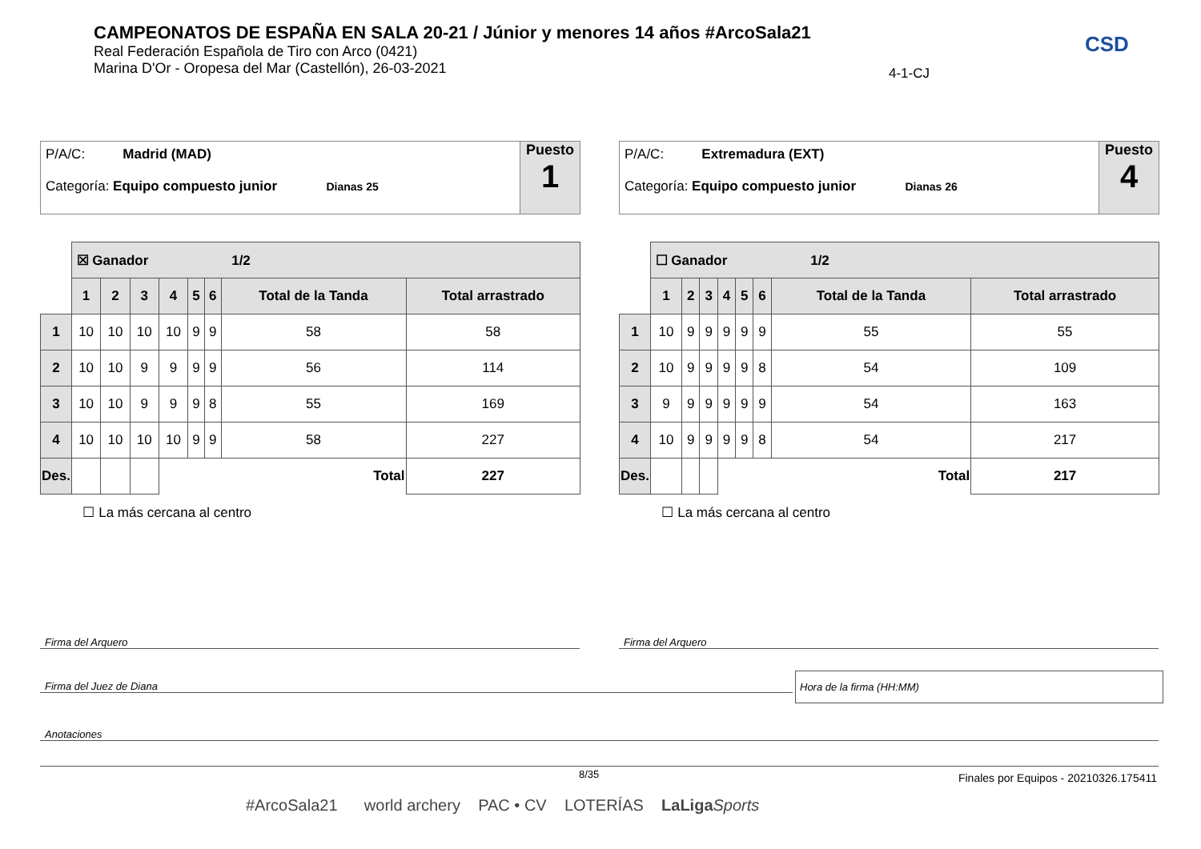CAMPEONATOS DE ESPAÑA EN SALA 20-21 / Júnior y menores 14 años #ArcoSala21
Real Federación Española de Tiro con Arco (0421)
Marina D'Or - Oropesa del Mar (Castellón), 26-03-2021
4-1-CJ
CSD
P/A/C: Madrid (MAD)
Categoría: Equipo compuesto junior Dianas 25
Puesto
1
| | ☒ Ganador 1/2 | | | | | | | |
| | 1 | 2 | 3 | 4 | 5 | 6 | Total de la Tanda | Total arrastrado |
| 1 | 10 | 10 | 10 | 10 | 9 | 9 | 58 | 58 |
| 2 | 10 | 10 | 9 | 9 | 9 | 9 | 56 | 114 |
| 3 | 10 | 10 | 9 | 9 | 9 | 8 | 55 | 169 |
| 4 | 10 | 10 | 10 | 10 | 9 | 9 | 58 | 227 |
| Des. | | | | Total | | | | 227 |
| ☐ La más cercana al centro | | | | | | | | |
P/A/C: Extremadura (EXT)
Categoría: Equipo compuesto junior Dianas 26
Puesto
4
| | ☐ Ganador 1/2 | | | | | | | |
| | 1 | 2 | 3 | 4 | 5 | 6 | Total de la Tanda | Total arrastrado |
| 1 | 10 | 9 | 9 | 9 | 9 | 9 | 55 | 55 |
| 2 | 10 | 9 | 9 | 9 | 9 | 8 | 54 | 109 |
| 3 | 9 | 9 | 9 | 9 | 9 | 9 | 54 | 163 |
| 4 | 10 | 9 | 9 | 9 | 9 | 8 | 54 | 217 |
| Des. | | | | Total | | | | 217 |
| ☐ La más cercana al centro | | | | | | | | |
Firma del Arquero Firma del Arquero
Firma del Juez de Diana
Hora de la firma (HH:MM)
Anotaciones
8/35
Finales por Equipos - 20210326.175411
#ArcoSala21 world archery PAC • CV LOTERÍAS LaLiga Sports